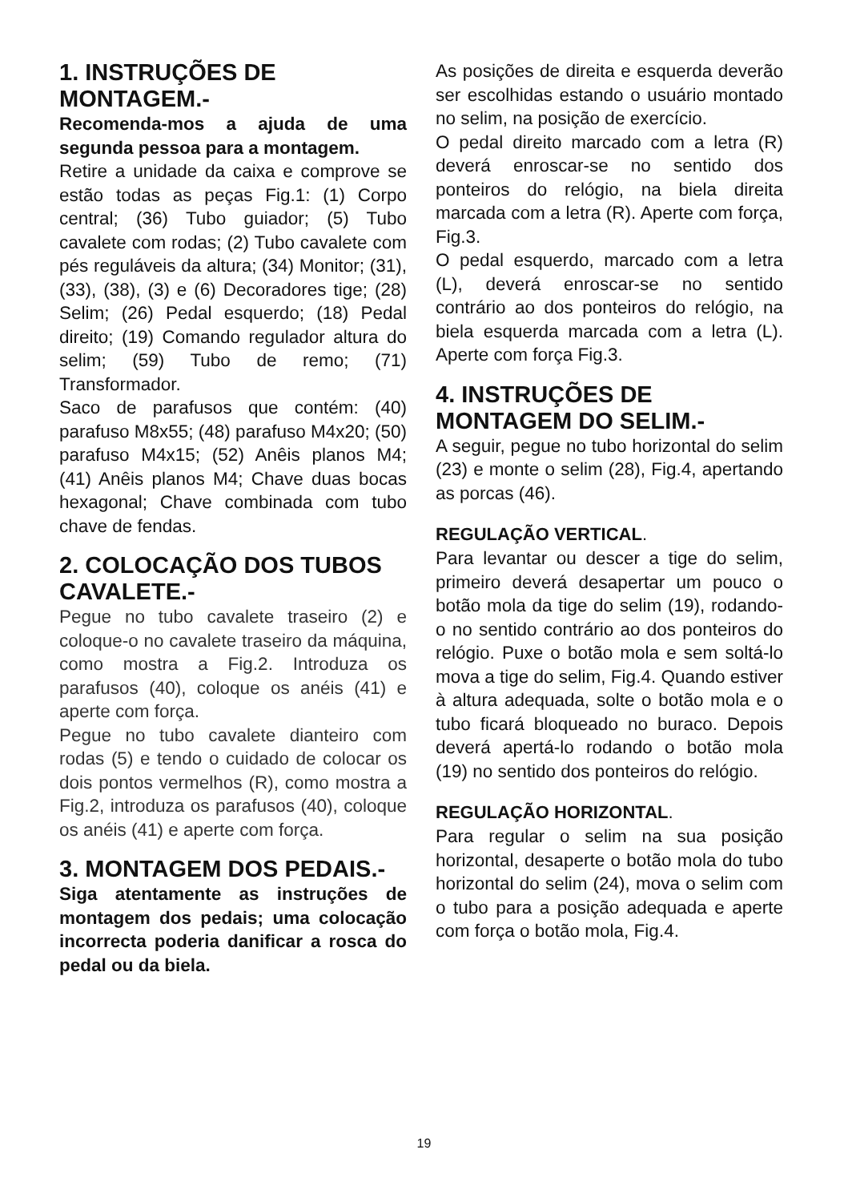1. INSTRUÇÕES DE MONTAGEM.-
Recomenda-mos a ajuda de uma segunda pessoa para a montagem.
Retire a unidade da caixa e comprove se estão todas as peças Fig.1: (1) Corpo central; (36) Tubo guiador; (5) Tubo cavalete com rodas; (2) Tubo cavalete com pés reguláveis da altura; (34) Monitor; (31), (33), (38), (3) e (6) Decoradores tige; (28) Selim; (26) Pedal esquerdo; (18) Pedal direito; (19) Comando regulador altura do selim; (59) Tubo de remo; (71) Transformador.
Saco de parafusos que contém: (40) parafuso M8x55; (48) parafuso M4x20; (50) parafuso M4x15; (52) Anêis planos M4; (41) Anêis planos M4; Chave duas bocas hexagonal; Chave combinada com tubo chave de fendas.
2. COLOCAÇÃO DOS TUBOS CAVALETE.-
Pegue no tubo cavalete traseiro (2) e coloque-o no cavalete traseiro da máquina, como mostra a Fig.2. Introduza os parafusos (40), coloque os anéis (41) e aperte com força.
Pegue no tubo cavalete dianteiro com rodas (5) e tendo o cuidado de colocar os dois pontos vermelhos (R), como mostra a Fig.2, introduza os parafusos (40), coloque os anéis (41) e aperte com força.
3. MONTAGEM DOS PEDAIS.-
Siga atentamente as instruções de montagem dos pedais; uma colocação incorrecta poderia danificar a rosca do pedal ou da biela.
As posições de direita e esquerda deverão ser escolhidas estando o usuário montado no selim, na posição de exercício.
O pedal direito marcado com a letra (R) deverá enroscar-se no sentido dos ponteiros do relógio, na biela direita marcada com a letra (R). Aperte com força, Fig.3.
O pedal esquerdo, marcado com a letra (L), deverá enroscar-se no sentido contrário ao dos ponteiros do relógio, na biela esquerda marcada com a letra (L). Aperte com força Fig.3.
4. INSTRUÇÕES DE MONTAGEM DO SELIM.-
A seguir, pegue no tubo horizontal do selim (23) e monte o selim (28), Fig.4, apertando as porcas (46).
REGULAÇÃO VERTICAL.
Para levantar ou descer a tige do selim, primeiro deverá desapertar um pouco o botão mola da tige do selim (19), rodando-o no sentido contrário ao dos ponteiros do relógio. Puxe o botão mola e sem soltá-lo mova a tige do selim, Fig.4. Quando estiver à altura adequada, solte o botão mola e o tubo ficará bloqueado no buraco. Depois deverá apertá-lo rodando o botão mola (19) no sentido dos ponteiros do relógio.
REGULAÇÃO HORIZONTAL.
Para regular o selim na sua posição horizontal, desaperte o botão mola do tubo horizontal do selim (24), mova o selim com o tubo para a posição adequada e aperte com força o botão mola, Fig.4.
19